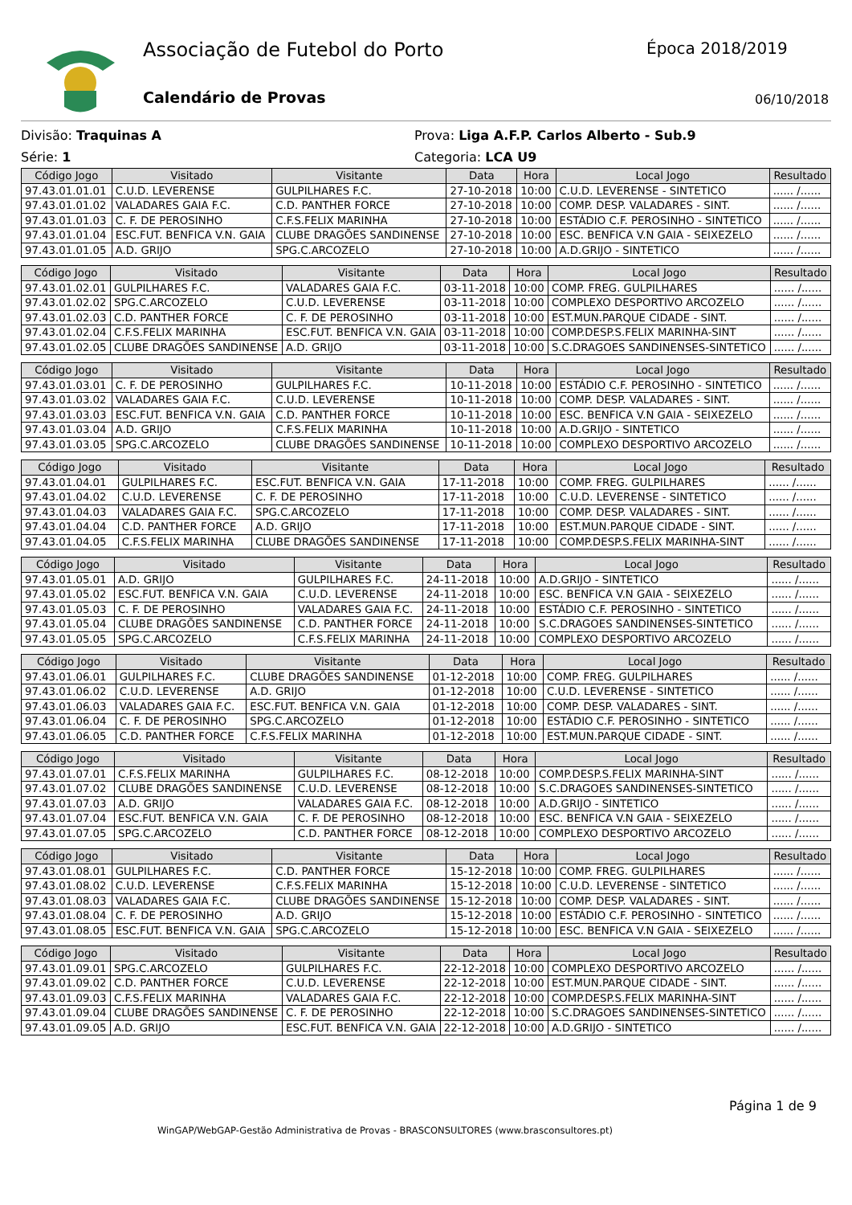Associação de Futebol do Porto Época 2018/2019
Calendário de Provas 06/10/2018
Divisão: Traquinas A
Série: 1
Prova: Liga A.F.P. Carlos Alberto - Sub.9
Categoria: LCA U9
| Código Jogo | Visitado | Visitante | Data | Hora | Local Jogo | Resultado |
| --- | --- | --- | --- | --- | --- | --- |
| 97.43.01.01.01 | C.U.D. LEVERENSE | GULPILHARES F.C. | 27-10-2018 | 10:00 | C.U.D. LEVERENSE - SINTETICO | ...... /...... |
| 97.43.01.01.02 | VALADARES GAIA F.C. | C.D. PANTHER FORCE | 27-10-2018 | 10:00 | COMP. DESP. VALADARES - SINT. | ...... /...... |
| 97.43.01.01.03 | C. F. DE PEROSINHO | C.F.S.FELIX MARINHA | 27-10-2018 | 10:00 | ESTÁDIO C.F. PEROSINHO - SINTETICO | ...... /...... |
| 97.43.01.01.04 | ESC.FUT. BENFICA V.N. GAIA | CLUBE DRAGÕES SANDINENSE | 27-10-2018 | 10:00 | ESC. BENFICA V.N GAIA - SEIXEZELO | ...... /...... |
| 97.43.01.01.05 | A.D. GRIJO | SPG.C.ARCOZELO | 27-10-2018 | 10:00 | A.D.GRIJO - SINTETICO | ...... /...... |
| Código Jogo | Visitado | Visitante | Data | Hora | Local Jogo | Resultado |
| --- | --- | --- | --- | --- | --- | --- |
| 97.43.01.02.01 | GULPILHARES F.C. | VALADARES GAIA F.C. | 03-11-2018 | 10:00 | COMP. FREG. GULPILHARES | ...... /...... |
| 97.43.01.02.02 | SPG.C.ARCOZELO | C.U.D. LEVERENSE | 03-11-2018 | 10:00 | COMPLEXO DESPORTIVO ARCOZELO | ...... /...... |
| 97.43.01.02.03 | C.D. PANTHER FORCE | C. F. DE PEROSINHO | 03-11-2018 | 10:00 | EST.MUN.PARQUE CIDADE - SINT. | ...... /...... |
| 97.43.01.02.04 | C.F.S.FELIX MARINHA | ESC.FUT. BENFICA V.N. GAIA | 03-11-2018 | 10:00 | COMP.DESP.S.FELIX MARINHA-SINT | ...... /...... |
| 97.43.01.02.05 | CLUBE DRAGÕES SANDINENSE | A.D. GRIJO | 03-11-2018 | 10:00 | S.C.DRAGOES SANDINENSES-SINTETICO | ...... /...... |
| Código Jogo | Visitado | Visitante | Data | Hora | Local Jogo | Resultado |
| --- | --- | --- | --- | --- | --- | --- |
| 97.43.01.03.01 | C. F. DE PEROSINHO | GULPILHARES F.C. | 10-11-2018 | 10:00 | ESTÁDIO C.F. PEROSINHO - SINTETICO | ...... /...... |
| 97.43.01.03.02 | VALADARES GAIA F.C. | C.U.D. LEVERENSE | 10-11-2018 | 10:00 | COMP. DESP. VALADARES - SINT. | ...... /...... |
| 97.43.01.03.03 | ESC.FUT. BENFICA V.N. GAIA | C.D. PANTHER FORCE | 10-11-2018 | 10:00 | ESC. BENFICA V.N GAIA - SEIXEZELO | ...... /...... |
| 97.43.01.03.04 | A.D. GRIJO | C.F.S.FELIX MARINHA | 10-11-2018 | 10:00 | A.D.GRIJO - SINTETICO | ...... /...... |
| 97.43.01.03.05 | SPG.C.ARCOZELO | CLUBE DRAGÕES SANDINENSE | 10-11-2018 | 10:00 | COMPLEXO DESPORTIVO ARCOZELO | ...... /...... |
| Código Jogo | Visitado | Visitante | Data | Hora | Local Jogo | Resultado |
| --- | --- | --- | --- | --- | --- | --- |
| 97.43.01.04.01 | GULPILHARES F.C. | ESC.FUT. BENFICA V.N. GAIA | 17-11-2018 | 10:00 | COMP. FREG. GULPILHARES | ...... /...... |
| 97.43.01.04.02 | C.U.D. LEVERENSE | C. F. DE PEROSINHO | 17-11-2018 | 10:00 | C.U.D. LEVERENSE - SINTETICO | ...... /...... |
| 97.43.01.04.03 | VALADARES GAIA F.C. | SPG.C.ARCOZELO | 17-11-2018 | 10:00 | COMP. DESP. VALADARES - SINT. | ...... /...... |
| 97.43.01.04.04 | C.D. PANTHER FORCE | A.D. GRIJO | 17-11-2018 | 10:00 | EST.MUN.PARQUE CIDADE - SINT. | ...... /...... |
| 97.43.01.04.05 | C.F.S.FELIX MARINHA | CLUBE DRAGÕES SANDINENSE | 17-11-2018 | 10:00 | COMP.DESP.S.FELIX MARINHA-SINT | ...... /...... |
| Código Jogo | Visitado | Visitante | Data | Hora | Local Jogo | Resultado |
| --- | --- | --- | --- | --- | --- | --- |
| 97.43.01.05.01 | A.D. GRIJO | GULPILHARES F.C. | 24-11-2018 | 10:00 | A.D.GRIJO - SINTETICO | ...... /...... |
| 97.43.01.05.02 | ESC.FUT. BENFICA V.N. GAIA | C.U.D. LEVERENSE | 24-11-2018 | 10:00 | ESC. BENFICA V.N GAIA - SEIXEZELO | ...... /...... |
| 97.43.01.05.03 | C. F. DE PEROSINHO | VALADARES GAIA F.C. | 24-11-2018 | 10:00 | ESTÁDIO C.F. PEROSINHO - SINTETICO | ...... /...... |
| 97.43.01.05.04 | CLUBE DRAGÕES SANDINENSE | C.D. PANTHER FORCE | 24-11-2018 | 10:00 | S.C.DRAGOES SANDINENSES-SINTETICO | ...... /...... |
| 97.43.01.05.05 | SPG.C.ARCOZELO | C.F.S.FELIX MARINHA | 24-11-2018 | 10:00 | COMPLEXO DESPORTIVO ARCOZELO | ...... /...... |
| Código Jogo | Visitado | Visitante | Data | Hora | Local Jogo | Resultado |
| --- | --- | --- | --- | --- | --- | --- |
| 97.43.01.06.01 | GULPILHARES F.C. | CLUBE DRAGÕES SANDINENSE | 01-12-2018 | 10:00 | COMP. FREG. GULPILHARES | ...... /...... |
| 97.43.01.06.02 | C.U.D. LEVERENSE | A.D. GRIJO | 01-12-2018 | 10:00 | C.U.D. LEVERENSE - SINTETICO | ...... /...... |
| 97.43.01.06.03 | VALADARES GAIA F.C. | ESC.FUT. BENFICA V.N. GAIA | 01-12-2018 | 10:00 | COMP. DESP. VALADARES - SINT. | ...... /...... |
| 97.43.01.06.04 | C. F. DE PEROSINHO | SPG.C.ARCOZELO | 01-12-2018 | 10:00 | ESTÁDIO C.F. PEROSINHO - SINTETICO | ...... /...... |
| 97.43.01.06.05 | C.D. PANTHER FORCE | C.F.S.FELIX MARINHA | 01-12-2018 | 10:00 | EST.MUN.PARQUE CIDADE - SINT. | ...... /...... |
| Código Jogo | Visitado | Visitante | Data | Hora | Local Jogo | Resultado |
| --- | --- | --- | --- | --- | --- | --- |
| 97.43.01.07.01 | C.F.S.FELIX MARINHA | GULPILHARES F.C. | 08-12-2018 | 10:00 | COMP.DESP.S.FELIX MARINHA-SINT | ...... /...... |
| 97.43.01.07.02 | CLUBE DRAGÕES SANDINENSE | C.U.D. LEVERENSE | 08-12-2018 | 10:00 | S.C.DRAGOES SANDINENSES-SINTETICO | ...... /...... |
| 97.43.01.07.03 | A.D. GRIJO | VALADARES GAIA F.C. | 08-12-2018 | 10:00 | A.D.GRIJO - SINTETICO | ...... /...... |
| 97.43.01.07.04 | ESC.FUT. BENFICA V.N. GAIA | C. F. DE PEROSINHO | 08-12-2018 | 10:00 | ESC. BENFICA V.N GAIA - SEIXEZELO | ...... /...... |
| 97.43.01.07.05 | SPG.C.ARCOZELO | C.D. PANTHER FORCE | 08-12-2018 | 10:00 | COMPLEXO DESPORTIVO ARCOZELO | ...... /...... |
| Código Jogo | Visitado | Visitante | Data | Hora | Local Jogo | Resultado |
| --- | --- | --- | --- | --- | --- | --- |
| 97.43.01.08.01 | GULPILHARES F.C. | C.D. PANTHER FORCE | 15-12-2018 | 10:00 | COMP. FREG. GULPILHARES | ...... /...... |
| 97.43.01.08.02 | C.U.D. LEVERENSE | C.F.S.FELIX MARINHA | 15-12-2018 | 10:00 | C.U.D. LEVERENSE - SINTETICO | ...... /...... |
| 97.43.01.08.03 | VALADARES GAIA F.C. | CLUBE DRAGÕES SANDINENSE | 15-12-2018 | 10:00 | COMP. DESP. VALADARES - SINT. | ...... /...... |
| 97.43.01.08.04 | C. F. DE PEROSINHO | A.D. GRIJO | 15-12-2018 | 10:00 | ESTÁDIO C.F. PEROSINHO - SINTETICO | ...... /...... |
| 97.43.01.08.05 | ESC.FUT. BENFICA V.N. GAIA | SPG.C.ARCOZELO | 15-12-2018 | 10:00 | ESC. BENFICA V.N GAIA - SEIXEZELO | ...... /...... |
| Código Jogo | Visitado | Visitante | Data | Hora | Local Jogo | Resultado |
| --- | --- | --- | --- | --- | --- | --- |
| 97.43.01.09.01 | SPG.C.ARCOZELO | GULPILHARES F.C. | 22-12-2018 | 10:00 | COMPLEXO DESPORTIVO ARCOZELO | ...... /...... |
| 97.43.01.09.02 | C.D. PANTHER FORCE | C.U.D. LEVERENSE | 22-12-2018 | 10:00 | EST.MUN.PARQUE CIDADE - SINT. | ...... /...... |
| 97.43.01.09.03 | C.F.S.FELIX MARINHA | VALADARES GAIA F.C. | 22-12-2018 | 10:00 | COMP.DESP.S.FELIX MARINHA-SINT | ...... /...... |
| 97.43.01.09.04 | CLUBE DRAGÕES SANDINENSE | C. F. DE PEROSINHO | 22-12-2018 | 10:00 | S.C.DRAGOES SANDINENSES-SINTETICO | ...... /...... |
| 97.43.01.09.05 | A.D. GRIJO | ESC.FUT. BENFICA V.N. GAIA | 22-12-2018 | 10:00 | A.D.GRIJO - SINTETICO | ...... /...... |
Página 1 de 9
WinGAP/WebGAP-Gestão Administrativa de Provas - BRASCONSULTORES (www.brasconsultores.pt)